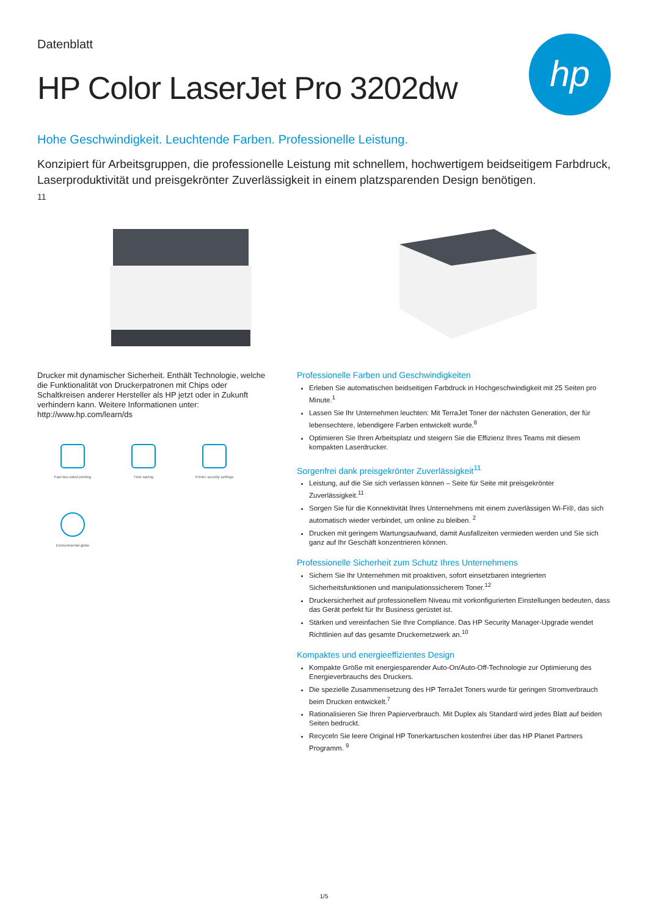Datenblatt
HP Color LaserJet Pro 3202dw
hp
Hohe Geschwindigkeit. Leuchtende Farben. Professionelle Leistung.
Konzipiert für Arbeitsgruppen, die professionelle Leistung mit schnellem, hochwertigem beidseitigem Farbdruck, Laserproduktivität und preisgekrönter Zuverlässigkeit in einem platzsparenden Design benötigen.
11
Drucker mit dynamischer Sicherheit. Enthält Technologie, welche die Funktionalität von Druckerpatronen mit Chips oder Schaltkreisen anderer Hersteller als HP jetzt oder in Zukunft verhindern kann. Weitere Informationen unter: http://www.hp.com/learn/ds
Fast two-sided printing
Time saving
Printer security settings
Environmental globe
Professionelle Farben und Geschwindigkeiten
Erleben Sie automatischen beidseitigen Farbdruck in Hochgeschwindigkeit mit 25 Seiten pro Minute.<sup>1</sup>
Lassen Sie Ihr Unternehmen leuchten: Mit TerraJet Toner der nächsten Generation, der für lebensechtere, lebendigere Farben entwickelt wurde.<sup>8</sup>
Optimieren Sie Ihren Arbeitsplatz und steigern Sie die Effizienz Ihres Teams mit diesem kompakten Laserdrucker.
Sorgenfrei dank preisgekrönter Zuverlässigkeit<sup>11</sup>
Leistung, auf die Sie sich verlassen können – Seite für Seite mit preisgekrönter Zuverlässigkeit.<sup>11</sup>
Sorgen Sie für die Konnektivität Ihres Unternehmens mit einem zuverlässigen Wi-Fi®, das sich automatisch wieder verbindet, um online zu bleiben. <sup>2</sup>
Drucken mit geringem Wartungsaufwand, damit Ausfallzeiten vermieden werden und Sie sich ganz auf Ihr Geschäft konzentrieren können.
Professionelle Sicherheit zum Schutz Ihres Unternehmens
Sichern Sie Ihr Unternehmen mit proaktiven, sofort einsetzbaren integrierten Sicherheitsfunktionen und manipulationssicherem Toner.<sup>12</sup>
Druckersicherheit auf professionellem Niveau mit vorkonfigurierten Einstellungen bedeuten, dass das Gerät perfekt für Ihr Business gerüstet ist.
Stärken und vereinfachen Sie Ihre Compliance. Das HP Security Manager-Upgrade wendet Richtlinien auf das gesamte Druckernetzwerk an.<sup>10</sup>
Kompaktes und energieeffizientes Design
Kompakte Größe mit energiesparender Auto-On/Auto-Off-Technologie zur Optimierung des Energieverbrauchs des Druckers.
Die spezielle Zusammensetzung des HP TerraJet Toners wurde für geringen Stromverbrauch beim Drucken entwickelt.<sup>7</sup>
Rationalisieren Sie Ihren Papierverbrauch. Mit Duplex als Standard wird jedes Blatt auf beiden Seiten bedruckt.
Recyceln Sie leere Original HP Tonerkartuschen kostenfrei über das HP Planet Partners Programm. <sup>9</sup>
1/5